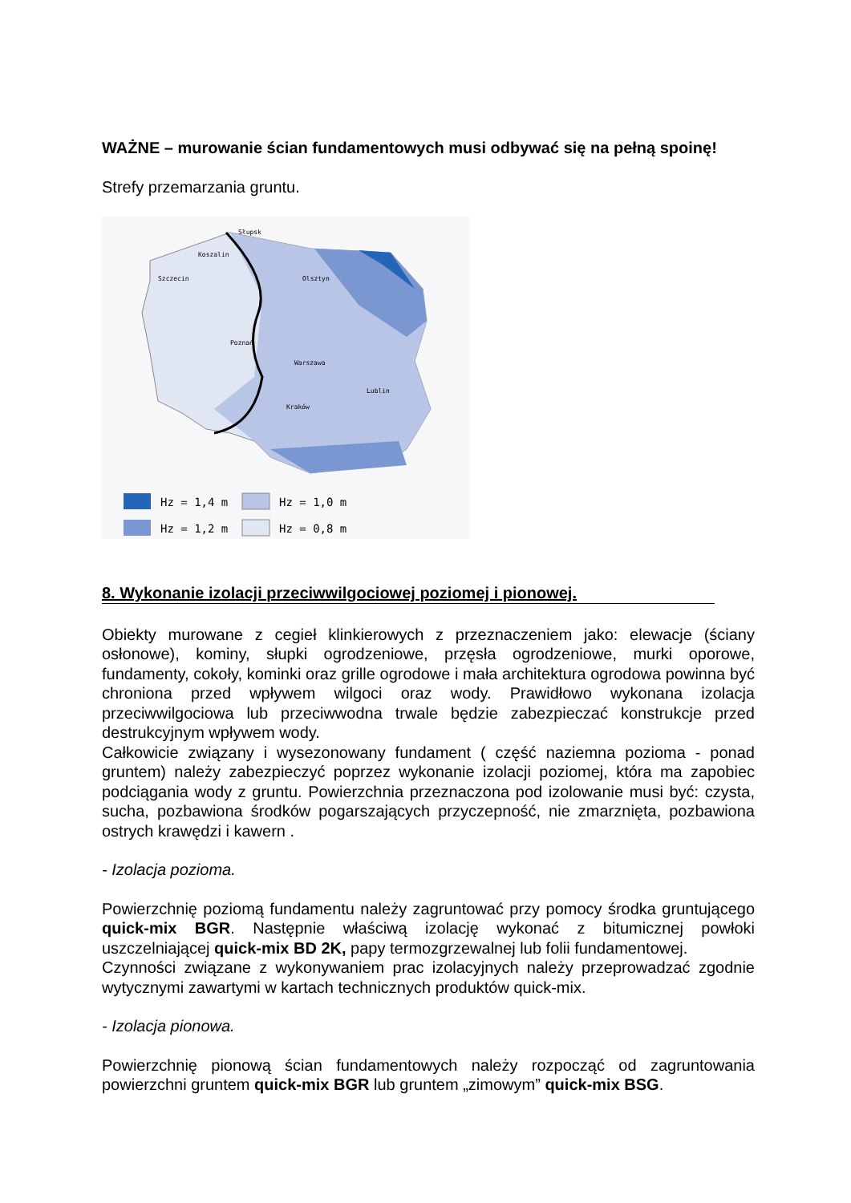WAŻNE – murowanie ścian fundamentowych musi odbywać się na pełną spoinę!
Strefy przemarzania gruntu.
Słupsk
Koszalin
Szczecin
Olsztyn
Warszawa
Poznań
Kraków
Lublin
Hz = 1,4 m
Hz = 1,0 m
Hz = 1,2 m
Hz = 0,8 m
8. Wykonanie izolacji przeciwwilgociowej poziomej i pionowej.
Obiekty murowane z cegieł klinkierowych z przeznaczeniem jako: elewacje (ściany osłonowe), kominy, słupki ogrodzeniowe, przęsła ogrodzeniowe, murki oporowe, fundamenty, cokoły, kominki oraz grille ogrodowe i mała architektura ogrodowa powinna być chroniona przed wpływem wilgoci oraz wody. Prawidłowo wykonana izolacja przeciwwilgociowa lub przeciwwodna trwale będzie zabezpieczać konstrukcje przed destrukcyjnym wpływem wody.
Całkowicie związany i wysezonowany fundament ( część naziemna pozioma - ponad gruntem) należy zabezpieczyć poprzez wykonanie izolacji poziomej, która ma zapobiec podciągania wody z gruntu. Powierzchnia przeznaczona pod izolowanie musi być: czysta, sucha, pozbawiona środków pogarszających przyczepność, nie zmarznięta, pozbawiona ostrych krawędzi i kawern .
- Izolacja pozioma.
Powierzchnię poziomą fundamentu należy zagruntować przy pomocy środka gruntującego quick-mix BGR. Następnie właściwą izolację wykonać z bitumicznej powłoki uszczelniającej quick-mix BD 2K, papy termozgrzewalnej lub folii fundamentowej.
Czynności związane z wykonywaniem prac izolacyjnych należy przeprowadzać zgodnie wytycznymi zawartymi w kartach technicznych produktów quick-mix.
- Izolacja pionowa.
Powierzchnię pionową ścian fundamentowych należy rozpocząć od zagruntowania powierzchni gruntem quick-mix BGR lub gruntem „zimowym” quick-mix BSG.